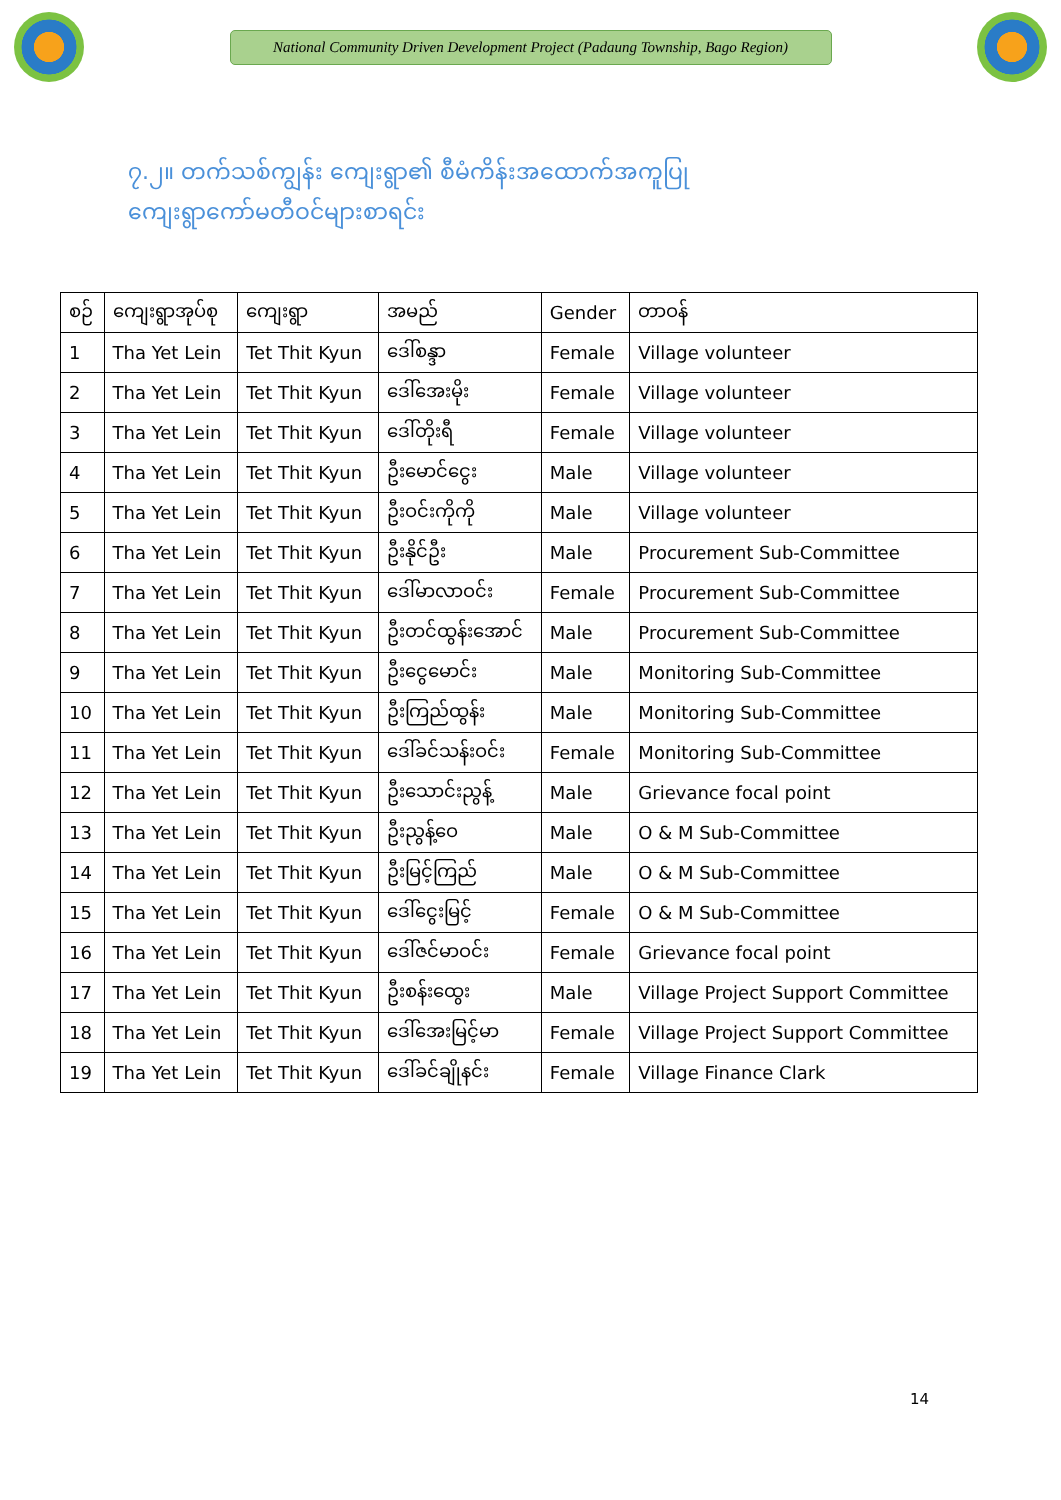National Community Driven Development Project (Padaung Township, Bago Region)
၇.၂။ တက်သစ်ကျွန်း ကျေးရွာ၏ စီမံကိန်းအထောက်အကူပြု
ကျေးရွာကော်မတီဝင်များစာရင်း
| စဉ် | ကျေးရွာအုပ်စု | ကျေးရွာ | အမည် | Gender | တာဝန် |
| --- | --- | --- | --- | --- | --- |
| 1 | Tha Yet Lein | Tet Thit Kyun | ဒေါ်စန္ဒာ | Female | Village volunteer |
| 2 | Tha Yet Lein | Tet Thit Kyun | ဒေါ်အေးမိုး | Female | Village volunteer |
| 3 | Tha Yet Lein | Tet Thit Kyun | ဒေါ်တိုးရီ | Female | Village volunteer |
| 4 | Tha Yet Lein | Tet Thit Kyun | ဦးမောင်ငွေး | Male | Village volunteer |
| 5 | Tha Yet Lein | Tet Thit Kyun | ဦးဝင်းကိုကို | Male | Village volunteer |
| 6 | Tha Yet Lein | Tet Thit Kyun | ဦးနိုင်ဦး | Male | Procurement Sub-Committee |
| 7 | Tha Yet Lein | Tet Thit Kyun | ဒေါ်မာလာဝင်း | Female | Procurement Sub-Committee |
| 8 | Tha Yet Lein | Tet Thit Kyun | ဦးတင်ထွန်းအောင် | Male | Procurement Sub-Committee |
| 9 | Tha Yet Lein | Tet Thit Kyun | ဦးငွေမောင်း | Male | Monitoring Sub-Committee |
| 10 | Tha Yet Lein | Tet Thit Kyun | ဦးကြည်ထွန်း | Male | Monitoring Sub-Committee |
| 11 | Tha Yet Lein | Tet Thit Kyun | ဒေါ်ခင်သန်းဝင်း | Female | Monitoring Sub-Committee |
| 12 | Tha Yet Lein | Tet Thit Kyun | ဦးသောင်းညွန့် | Male | Grievance focal point |
| 13 | Tha Yet Lein | Tet Thit Kyun | ဦးညွန့်ဝေ | Male | O & M Sub-Committee |
| 14 | Tha Yet Lein | Tet Thit Kyun | ဦးမြင့်ကြည် | Male | O & M Sub-Committee |
| 15 | Tha Yet Lein | Tet Thit Kyun | ဒေါ်ငွေးမြင့် | Female | O & M Sub-Committee |
| 16 | Tha Yet Lein | Tet Thit Kyun | ဒေါ်ဇင်မာဝင်း | Female | Grievance focal point |
| 17 | Tha Yet Lein | Tet Thit Kyun | ဦးစန်းထွေး | Male | Village Project Support Committee |
| 18 | Tha Yet Lein | Tet Thit Kyun | ဒေါ်အေးမြင့်မာ | Female | Village Project Support Committee |
| 19 | Tha Yet Lein | Tet Thit Kyun | ဒေါ်ခင်ချိုနင်း | Female | Village Finance Clark |
14